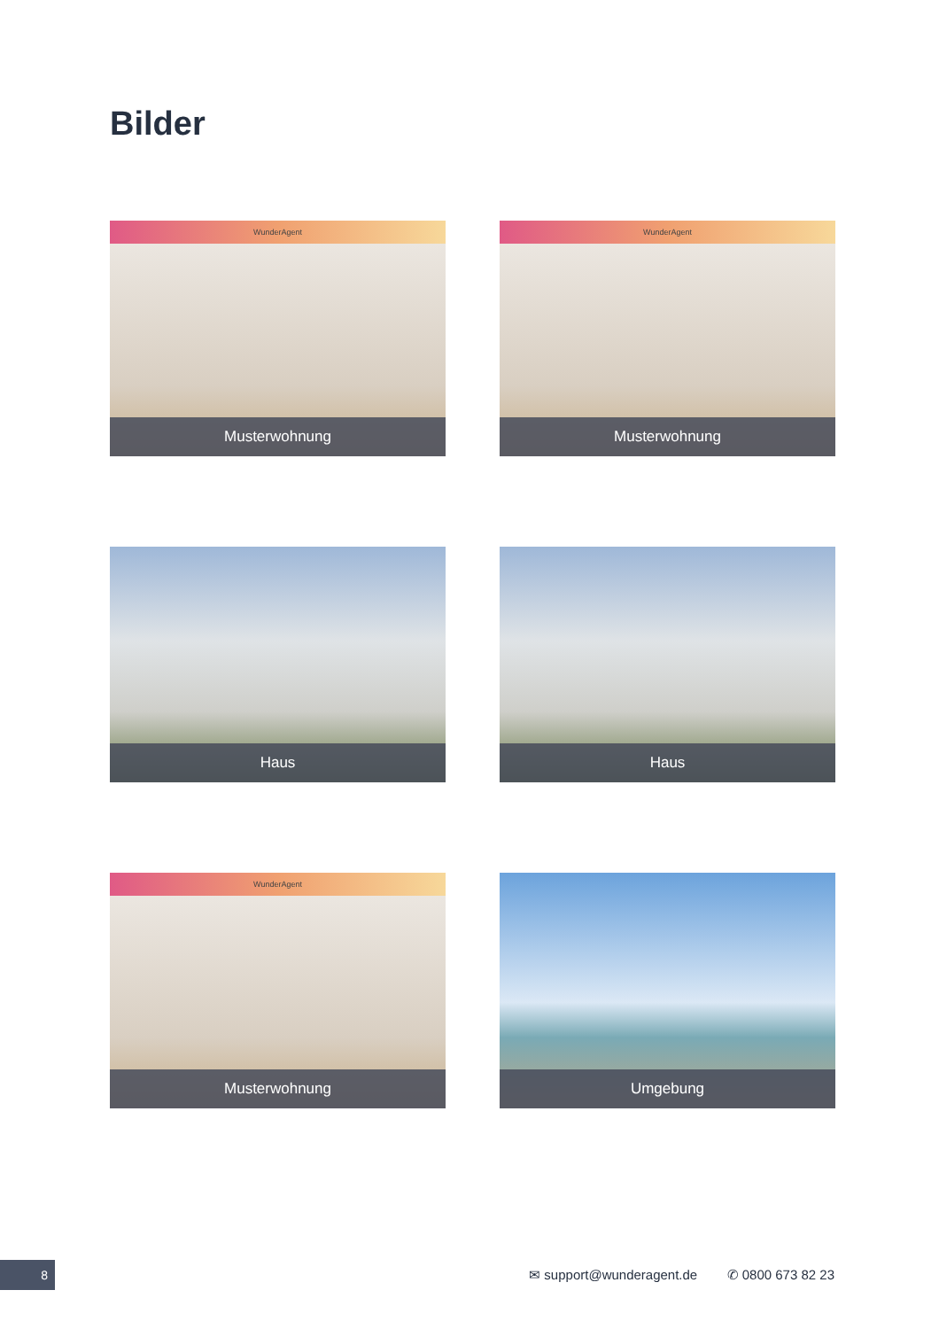Bilder
WunderAgent
Musterwohnung
WunderAgent
Musterwohnung
Haus
Haus
WunderAgent
Musterwohnung
Umgebung
8
✉ support@wunderagent.de ✆ 0800 673 82 23